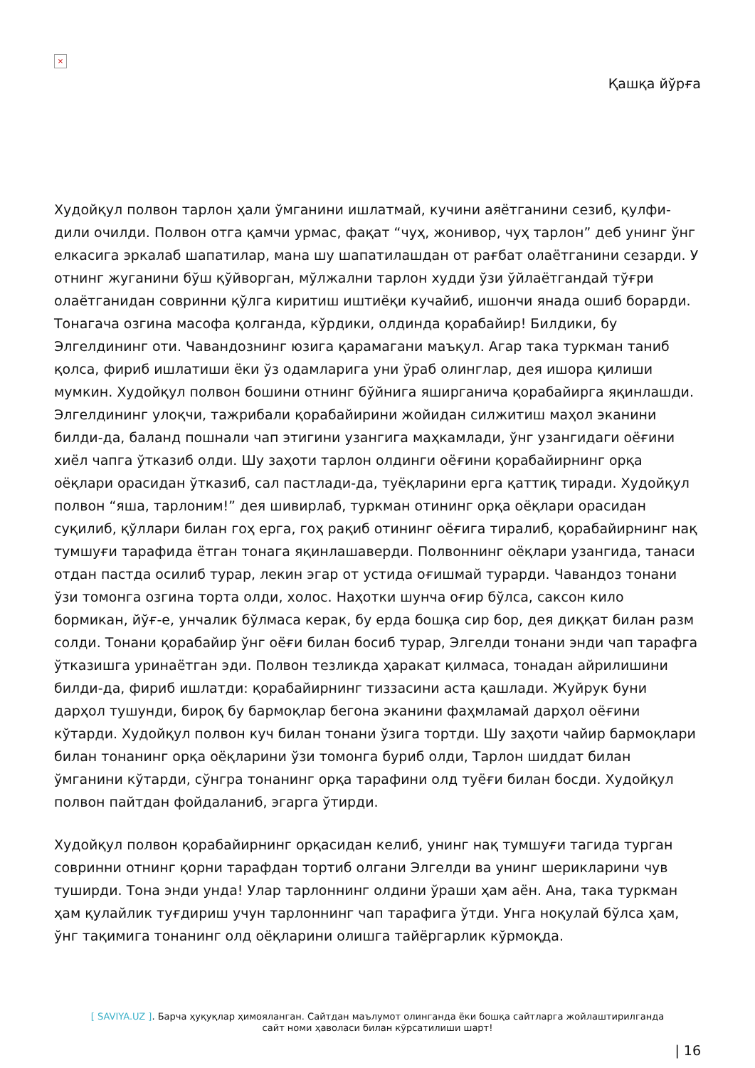×
Қашқа йўрға
Худойқул полвон тарлон ҳали ўмганини ишлатмай, кучини аяётганини сезиб, қулфи-дили очилди. Полвон отга қамчи урмас, фақат “чуҳ, жонивор, чуҳ тарлон” деб унинг ўнг елкасига эркалаб шапатилар, мана шу шапатилашдан от рағбат олаётганини сезарди. У отнинг жуганини бўш қўйворган, мўлжални тарлон худди ўзи ўйлаётгандай тўғри олаётганидан совринни қўлга киритиш иштиёқи кучайиб, ишончи янада ошиб борарди. Тонагача озгина масофа қолганда, кўрдики, олдинда қорабайир! Билдики, бу Элгелдининг оти. Чавандознинг юзига қарамагани маъқул. Агар така туркман таниб қолса, фириб ишлатиши ёки ўз одамларига уни ўраб олинглар, дея ишора қилиши мумкин. Худойқул полвон бошини отнинг бўйнига яширганича қорабайирга яқинлашди. Элгелдининг улоқчи, тажрибали қорабайирини жойидан силжитиш маҳол эканини билди-да, баланд пошнали чап этигини узангига маҳкамлади, ўнг узангидаги оёғини хиёл чапга ўтказиб олди. Шу заҳоти тарлон олдинги оёғини қорабайирнинг орқа оёқлари орасидан ўтказиб, сал пастлади-да, туёқларини ерга қаттиқ тиради. Худойқул полвон “яша, тарлоним!” дея шивирлаб, туркман отининг орқа оёқлари орасидан суқилиб, қўллари билан гоҳ ерга, гоҳ рақиб отининг оёғига тиралиб, қорабайирнинг нақ тумшуғи тарафида ётган тонага яқинлашаверди. Полвоннинг оёқлари узангида, танаси отдан пастда осилиб турар, лекин эгар от устида оғишмай турарди. Чавандоз тонани ўзи томонга озгина торта олди, холос. Наҳотки шунча оғир бўлса, саксон кило бормикан, йўғ-е, унчалик бўлмаса керак, бу ерда бошқа сир бор, дея диққат билан разм солди. Тонани қорабайир ўнг оёғи билан босиб турар, Элгелди тонани энди чап тарафга ўтказишга уринаётган эди. Полвон тезликда ҳаракат қилмаса, тонадан айрилишини билди-да, фириб ишлатди: қорабайирнинг тиззасини аста қашлади. Жуйрук буни дарҳол тушунди, бироқ бу бармоқлар бегона эканини фаҳмламай дарҳол оёғини кўтарди. Худойқул полвон куч билан тонани ўзига тортди. Шу заҳоти чайир бармоқлари билан тонанинг орқа оёқларини ўзи томонга буриб олди, Тарлон шиддат билан ўмганини кўтарди, сўнгра тонанинг орқа тарафини олд туёғи билан босди. Худойқул полвон пайтдан фойдаланиб, эгарга ўтирди.
Худойқул полвон қорабайирнинг орқасидан келиб, унинг нақ тумшуғи тагида турган совринни отнинг қорни тарафдан тортиб олгани Элгелди ва унинг шерикларини чув туширди. Тона энди унда! Улар тарлоннинг олдини ўраши ҳам аён. Ана, така туркман ҳам қулайлик туғдириш учун тарлоннинг чап тарафига ўтди. Унга ноқулай бўлса ҳам, ўнг тақимига тонанинг олд оёқларини олишга тайёргарлик кўрмоқда.
[ SAVIYA.UZ ]. Барча ҳуқуқлар ҳимояланган. Сайтдан маълумот олинганда ёки бошқа сайтларга жойлаштирилганда
сайт номи ҳаволаси билан кўрсатилиши шарт!
| 16